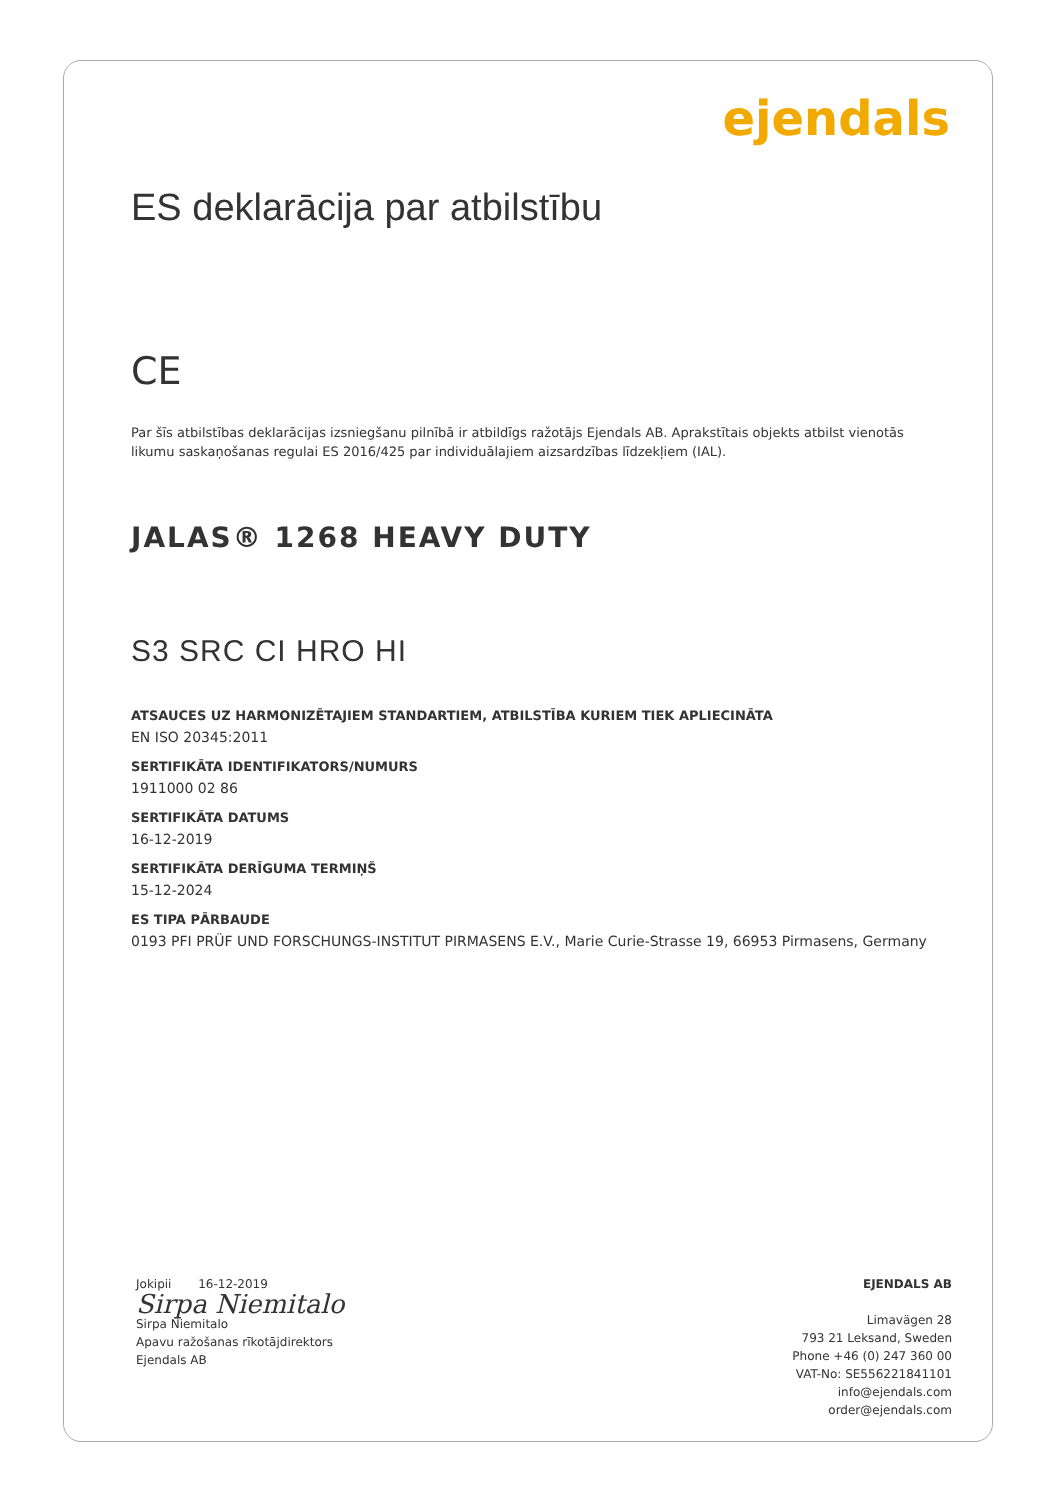ejendals
ES deklarācija par atbilstību
CE
Par šīs atbilstības deklarācijas izsniegšanu pilnībā ir atbildīgs ražotājs Ejendals AB. Aprakstītais objekts atbilst vienotās likumu saskaņošanas regulai ES 2016/425 par individuālajiem aizsardzības līdzekļiem (IAL).
JALAS® 1268 HEAVY DUTY
S3 SRC CI HRO HI
ATSAUCES UZ HARMONIZĒTAJIEM STANDARTIEM, ATBILSTĪBA KURIEM TIEK APLIECINĀTA
EN ISO 20345:2011
SERTIFIKĀTA IDENTIFIKATORS/NUMURS
1911000 02 86
SERTIFIKĀTA DATUMS
16-12-2019
SERTIFIKĀTA DERĪGUMA TERMIŅŠ
15-12-2024
ES TIPA PĀRBAUDE
0193 PFI PRÜF UND FORSCHUNGS-INSTITUT PIRMASENS E.V., Marie Curie-Strasse 19, 66953 Pirmasens, Germany
Jokipii 16-12-2019
Sirpa Niemitalo
Sirpa Niemitalo
Apavu ražošanas rīkotājdirektors
Ejendals AB
EJENDALS AB
Limavägen 28
793 21 Leksand, Sweden
Phone +46 (0) 247 360 00
VAT-No: SE556221841101
info@ejendals.com
order@ejendals.com